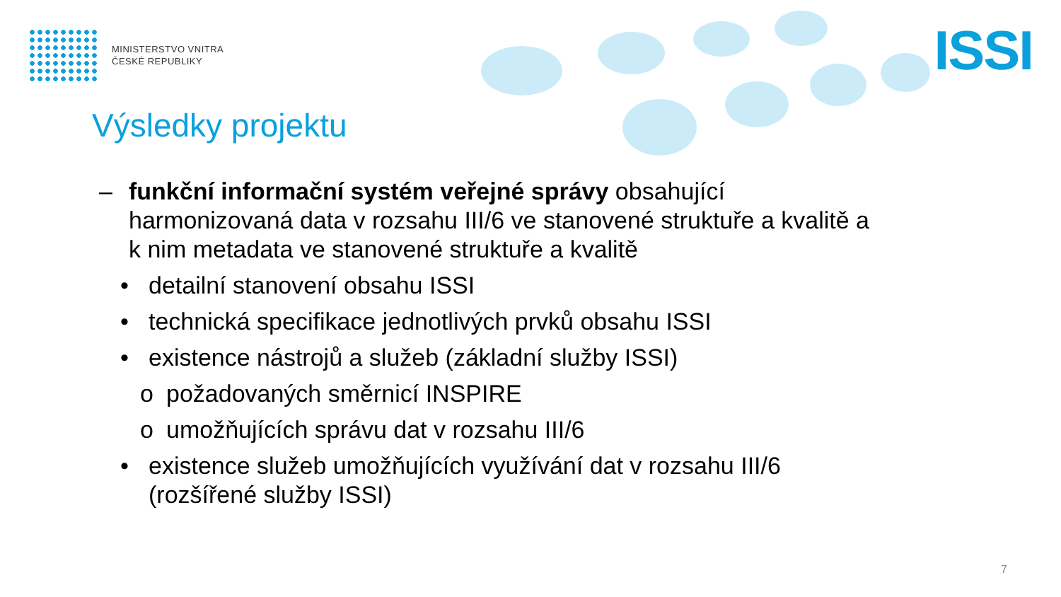MINISTERSTVO VNITRA
ČESKÉ REPUBLIKY
ISSI
Výsledky projektu
– funkční informační systém veřejné správy obsahující harmonizovaná data v rozsahu III/6 ve stanovené struktuře a kvalitě a k nim metadata ve stanovené struktuře a kvalitě
• detailní stanovení obsahu ISSI
• technická specifikace jednotlivých prvků obsahu ISSI
• existence nástrojů a služeb (základní služby ISSI)
o požadovaných směrnicí INSPIRE
o umožňujících správu dat v rozsahu III/6
• existence služeb umožňujících využívání dat v rozsahu III/6 (rozšířené služby ISSI)
7